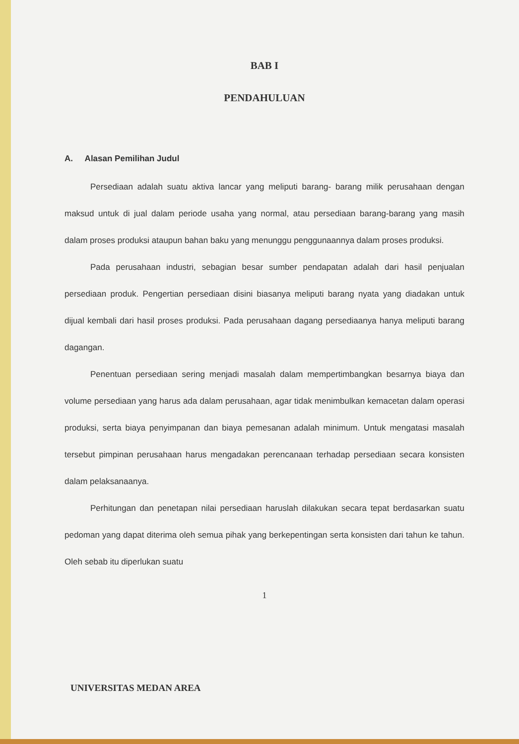BAB I
PENDAHULUAN
A. Alasan Pemilihan Judul
Persediaan adalah suatu aktiva lancar yang meliputi barang- barang milik perusahaan dengan maksud untuk di jual dalam periode usaha yang normal, atau persediaan barang-barang yang masih dalam proses produksi ataupun bahan baku yang menunggu penggunaannya dalam proses produksi.
Pada perusahaan industri, sebagian besar sumber pendapatan adalah dari hasil penjualan persediaan produk. Pengertian persediaan disini biasanya meliputi barang nyata yang diadakan untuk dijual kembali dari hasil proses produksi. Pada perusahaan dagang persediaanya hanya meliputi barang dagangan.
Penentuan persediaan sering menjadi masalah dalam mempertimbangkan besarnya biaya dan volume persediaan yang harus ada dalam perusahaan, agar tidak menimbulkan kemacetan dalam operasi produksi, serta biaya penyimpanan dan biaya pemesanan adalah minimum. Untuk mengatasi masalah tersebut pimpinan perusahaan harus mengadakan perencanaan terhadap persediaan secara konsisten dalam pelaksanaanya.
Perhitungan dan penetapan nilai persediaan haruslah dilakukan secara tepat berdasarkan suatu pedoman yang dapat diterima oleh semua pihak yang berkepentingan serta konsisten dari tahun ke tahun. Oleh sebab itu diperlukan suatu
1
UNIVERSITAS MEDAN AREA